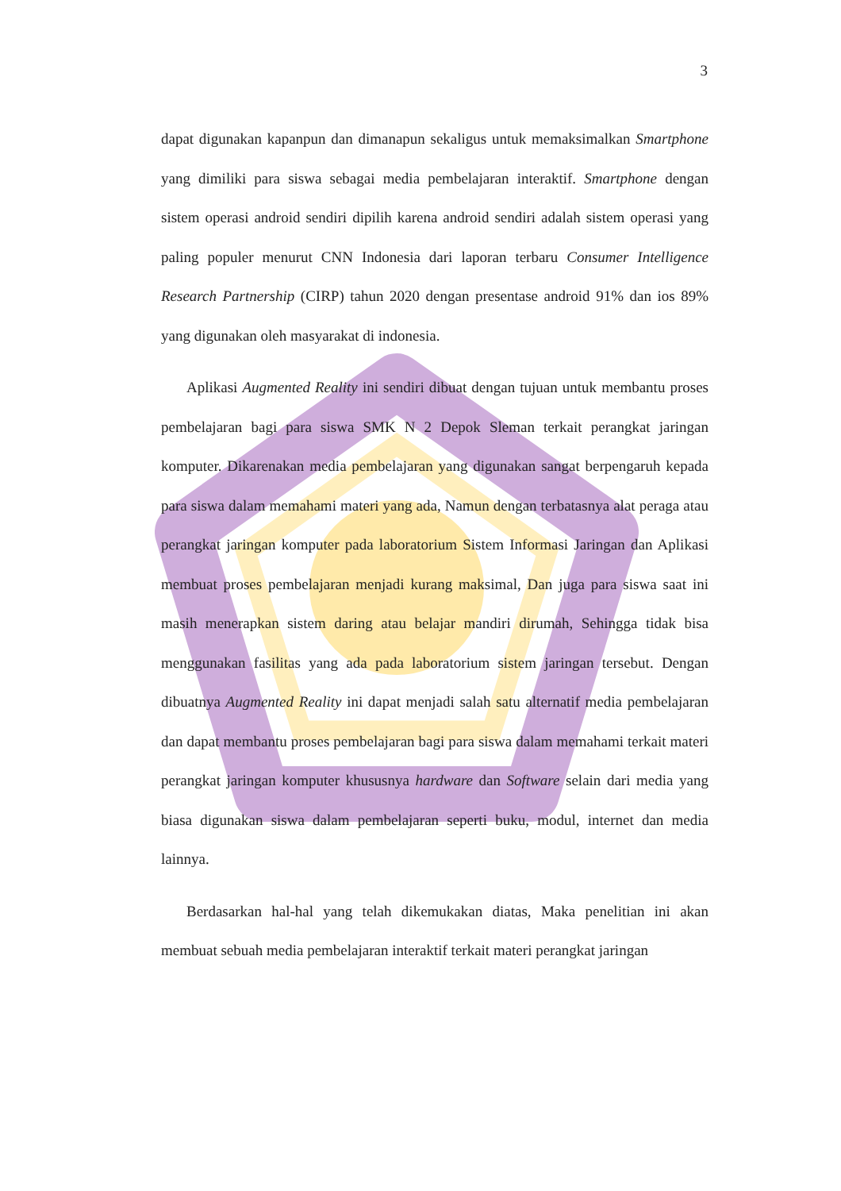3
dapat digunakan kapanpun dan dimanapun sekaligus untuk memaksimalkan Smartphone yang dimiliki para siswa sebagai media pembelajaran interaktif. Smartphone dengan sistem operasi android sendiri dipilih karena android sendiri adalah sistem operasi yang paling populer menurut CNN Indonesia dari laporan terbaru Consumer Intelligence Research Partnership (CIRP) tahun 2020 dengan presentase android 91% dan ios 89% yang digunakan oleh masyarakat di indonesia.
Aplikasi Augmented Reality ini sendiri dibuat dengan tujuan untuk membantu proses pembelajaran bagi para siswa SMK N 2 Depok Sleman terkait perangkat jaringan komputer. Dikarenakan media pembelajaran yang digunakan sangat berpengaruh kepada para siswa dalam memahami materi yang ada, Namun dengan terbatasnya alat peraga atau perangkat jaringan komputer pada laboratorium Sistem Informasi Jaringan dan Aplikasi membuat proses pembelajaran menjadi kurang maksimal, Dan juga para siswa saat ini masih menerapkan sistem daring atau belajar mandiri dirumah, Sehingga tidak bisa menggunakan fasilitas yang ada pada laboratorium sistem jaringan tersebut. Dengan dibuatnya Augmented Reality ini dapat menjadi salah satu alternatif media pembelajaran dan dapat membantu proses pembelajaran bagi para siswa dalam memahami terkait materi perangkat jaringan komputer khususnya hardware dan Software selain dari media yang biasa digunakan siswa dalam pembelajaran seperti buku, modul, internet dan media lainnya.
Berdasarkan hal-hal yang telah dikemukakan diatas, Maka penelitian ini akan membuat sebuah media pembelajaran interaktif terkait materi perangkat jaringan